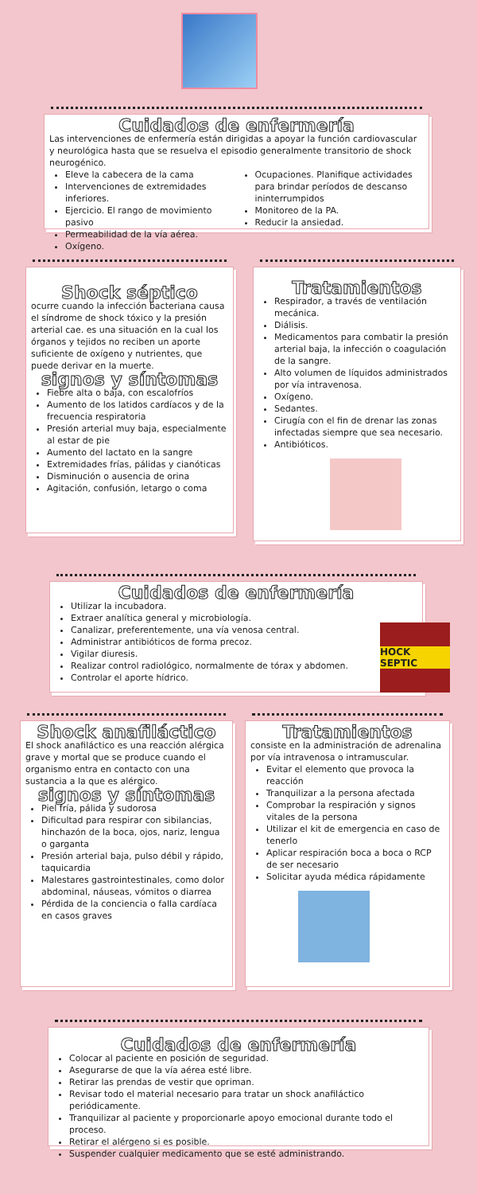Cuidados de enfermería
Las intervenciones de enfermería están dirigidas a apoyar la función cardiovascular y neurológica hasta que se resuelva el episodio generalmente transitorio de shock neurogénico.
Eleve la cabecera de la cama
Intervenciones de extremidades inferiores.
Ejercicio. El rango de movimiento pasivo
Permeabilidad de la vía aérea.
Oxígeno.
Ocupaciones. Planifique actividades para brindar períodos de descanso ininterrumpidos
Monitoreo de la PA.
Reducir la ansiedad.
Shock séptico
ocurre cuando la infección bacteriana causa el síndrome de shock tóxico y la presión arterial cae. es una situación en la cual los órganos y tejidos no reciben un aporte suficiente de oxígeno y nutrientes, que puede derivar en la muerte.
signos y síntomas
Fiebre alta o baja, con escalofríos
Aumento de los latidos cardíacos y de la frecuencia respiratoria
Presión arterial muy baja, especialmente al estar de pie
Aumento del lactato en la sangre
Extremidades frías, pálidas y cianóticas
Disminución o ausencia de orina
Agitación, confusión, letargo o coma
Tratamientos
Respirador, a través de ventilación mecánica.
Diálisis.
Medicamentos para combatir la presión arterial baja, la infección o coagulación de la sangre.
Alto volumen de líquidos administrados por vía intravenosa.
Oxígeno.
Sedantes.
Cirugía con el fin de drenar las zonas infectadas siempre que sea necesario.
Antibióticos.
Cuidados de enfermería
Utilizar la incubadora.
Extraer analítica general y microbiología.
Canalizar, preferentemente, una vía venosa central.
Administrar antibióticos de forma precoz.
Vigilar diuresis.
Realizar control radiológico, normalmente de tórax y abdomen.
Controlar el aporte hídrico.
HOCK SEPTIC
Shock anafiláctico
El shock anafiláctico es una reacción alérgica grave y mortal que se produce cuando el organismo entra en contacto con una sustancia a la que es alérgico.
signos y síntomas
Piel fría, pálida y sudorosa
Dificultad para respirar con sibilancias, hinchazón de la boca, ojos, nariz, lengua o garganta
Presión arterial baja, pulso débil y rápido, taquicardia
Malestares gastrointestinales, como dolor abdominal, náuseas, vómitos o diarrea
Pérdida de la conciencia o falla cardíaca en casos graves
Tratamientos
consiste en la administración de adrenalina por vía intravenosa o intramuscular.
Evitar el elemento que provoca la reacción
Tranquilizar a la persona afectada
Comprobar la respiración y signos vitales de la persona
Utilizar el kit de emergencia en caso de tenerlo
Aplicar respiración boca a boca o RCP de ser necesario
Solicitar ayuda médica rápidamente
Cuidados de enfermería
Colocar al paciente en posición de seguridad.
Asegurarse de que la vía aérea esté libre.
Retirar las prendas de vestir que opriman.
Revisar todo el material necesario para tratar un shock anafiláctico periódicamente.
Tranquilizar al paciente y proporcionarle apoyo emocional durante todo el proceso.
Retirar el alérgeno si es posible.
Suspender cualquier medicamento que se esté administrando.